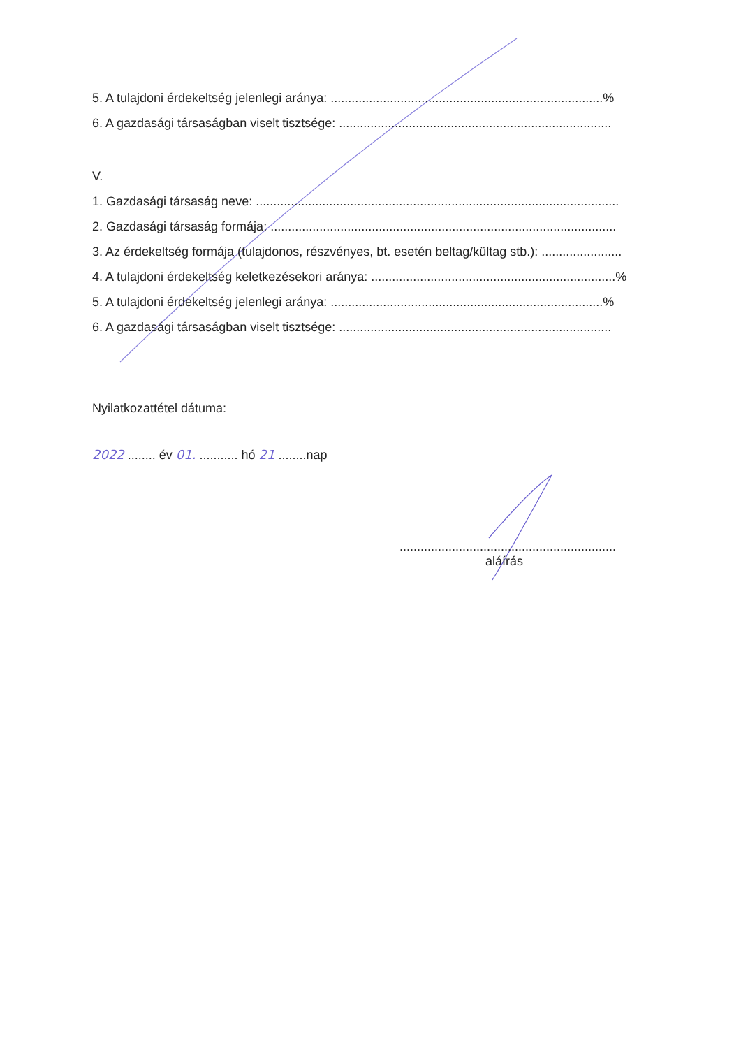5. A tulajdoni érdekeltség jelenlegi aránya: ..............................................................................%
6. A gazdasági társaságban viselt tisztsége: ..............................................................................
V.
1. Gazdasági társaság neve: ........................................................................................................
2. Gazdasági társaság formája: ...................................................................................................
3. Az érdekeltség formája (tulajdonos, részvényes, bt. esetén beltag/kültag stb.): .......................
4. A tulajdoni érdekeltség keletkezésekori aránya: ......................................................................%
5. A tulajdoni érdekeltség jelenlegi aránya: ..............................................................................%
6. A gazdasági társaságban viselt tisztsége: ..............................................................................
Nyilatkozattétel dátuma:
2022 ........ év 01. ........... hó 21 ........nap
..............................................................
aláírás